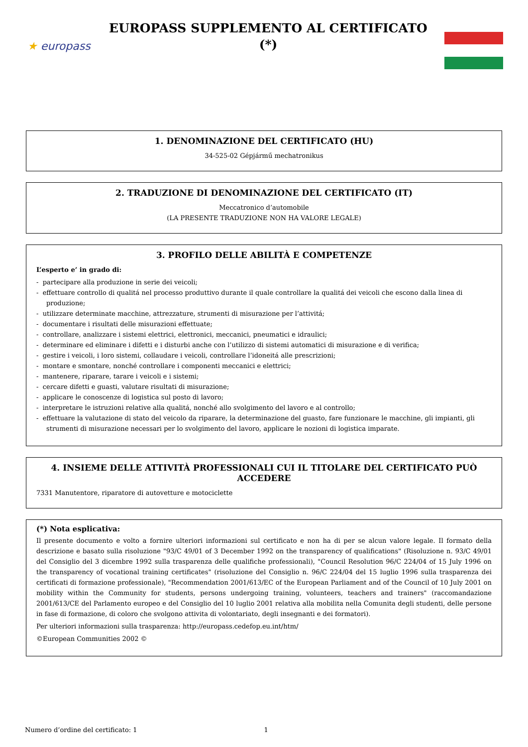★ europass
EUROPASS SUPPLEMENTO AL CERTIFICATO
(*)
1. DENOMINAZIONE DEL CERTIFICATO (HU)
34-525-02 Gépjármű mechatronikus
2. TRADUZIONE DI DENOMINAZIONE DEL CERTIFICATO (IT)
Meccatronico d’automobile
(LA PRESENTE TRADUZIONE NON HA VALORE LEGALE)
3. PROFILO DELLE ABILITÀ E COMPETENZE
L’esperto e’ in grado di:
- partecipare alla produzione in serie dei veicoli;
- effettuare controllo di qualitá nel processo produttivo durante il quale controllare la qualitá dei veicoli che escono dalla linea di produzione;
- utilizzare determinate macchine, attrezzature, strumenti di misurazione per l’attivitá;
- documentare i risultati delle misurazioni effettuate;
- controllare, analizzare i sistemi elettrici, elettronici, meccanici, pneumatici e idraulici;
- determinare ed eliminare i difetti e i disturbi anche con l’utilizzo di sistemi automatici di misurazione e di verifica;
- gestire i veicoli, i loro sistemi, collaudare i veicoli, controllare l’idoneitá alle prescrizioni;
- montare e smontare, nonché controllare i componenti meccanici e elettrici;
- mantenere, riparare, tarare i veicoli e i sistemi;
- cercare difetti e guasti, valutare risultati di misurazione;
- applicare le conoscenze di logistica sul posto di lavoro;
- interpretare le istruzioni relative alla qualitá, nonché allo svolgimento del lavoro e al controllo;
- effettuare la valutazione di stato del veicolo da riparare, la determinazione del guasto, fare funzionare le macchine, gli impianti, gli strumenti di misurazione necessari per lo svolgimento del lavoro, applicare le nozioni di logistica imparate.
4. INSIEME DELLE ATTIVITÀ PROFESSIONALI CUI IL TITOLARE DEL CERTIFICATO PUÒ ACCEDERE
7331 Manutentore, riparatore di autovetture e motociclette
(*) Nota esplicativa:
Il presente documento e volto a fornire ulteriori informazioni sul certificato e non ha di per se alcun valore legale. Il formato della descrizione e basato sulla risoluzione "93/C 49/01 of 3 December 1992 on the transparency of qualifications" (Risoluzione n. 93/C 49/01 del Consiglio del 3 dicembre 1992 sulla trasparenza delle qualifiche professionali), "Council Resolution 96/C 224/04 of 15 July 1996 on the transparency of vocational training certificates" (risoluzione del Consiglio n. 96/C 224/04 del 15 luglio 1996 sulla trasparenza dei certificati di formazione professionale), "Recommendation 2001/613/EC of the European Parliament and of the Council of 10 July 2001 on mobility within the Community for students, persons undergoing training, volunteers, teachers and trainers" (raccomandazione 2001/613/CE del Parlamento europeo e del Consiglio del 10 luglio 2001 relativa alla mobilita nella Comunita degli studenti, delle persone in fase di formazione, di coloro che svolgono attivita di volontariato, degli insegnanti e dei formatori).
Per ulteriori informazioni sulla trasparenza: http://europass.cedefop.eu.int/htm/
©European Communities 2002 ©
Numero d’ordine del certificato: 1 1